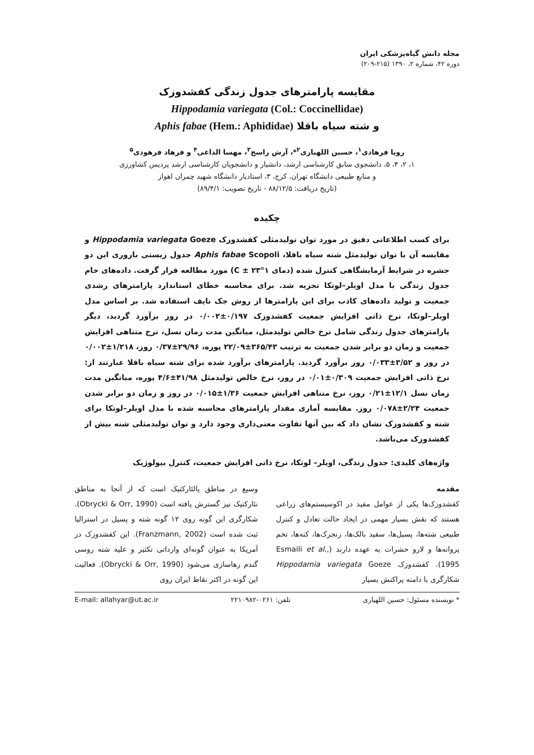مجله دانش گیاه‌پزشکی ایران
دوره ۴۲، شماره ۲، ۱۳۹۰ (۲۱۵-۲۰۹)
مقایسه پارامترهای جدول زندگی کفشدوزک
Hippodamia variegata (Col.: Coccinellidae)
و شته سیاه باقلا Aphis fabae (Hem.: Aphididae)
رویا فرهادی<sup>۱</sup>، حسین اللهیاری<sup>۲</sup>*، آرش راسخ<sup>۳</sup>، مهسا الداغی<sup>۴</sup> و فرهاد فرهودی<sup>۵</sup>
۱، ۲، ۴، ۵، دانشجوی سابق کارشناسی ارشد، دانشیار و دانشجویان کارشناسی ارشد پردیس کشاورزی
و منابع طبیعی دانشگاه تهران، کرج، ۳، استادیار دانشگاه شهید چمران اهواز
(تاریخ دریافت: ۸۸/۱۲/۵ - تاریخ تصویب: ۸۹/۴/۱)
چکیده
برای کسب اطلاعاتی دقیق در مورد توان تولیدمثلی کفشدوزک Hippodamia variegata Goeze و مقایسه آن با توان تولیدمثل شته سیاه باقلا، Aphis fabae Scopoli جدول زیستی باروری این دو حشره در شرایط آزمایشگاهی کنترل شده (دمای ۱°C ± ۲۳) مورد مطالعه قرار گرفت. داده‌های خام جدول زندگی با مدل اویلر–لوتکا تجزیه شد. برای محاسبه خطای استاندارد پارامترهای رشدی جمعیت و تولید داده‌های کاذب برای این پارامترها از روش جک نایف استفاده شد. بر اساس مدل اویلر–لوتکا، نرخ ذاتی افزایش جمعیت کفشدوزک ۰/۱۹۷±۰/۰۰۲ در روز برآورد گردید، دیگر پارامترهای جدول زندگی شامل نرخ خالص تولیدمثل، میانگین مدت زمان نسل، نرخ متناهی افزایش جمعیت و زمان دو برابر شدن جمعیت به ترتیب ۳۶۵/۴۳±۲۲/۰۹ پوره، ۲۹/۹۶±۰/۳۷ روز، ۱/۲۱۸±۰/۰۰۲ در روز و ۳/۵۲±۰/۰۳۳ روز برآورد گردید. پارامترهای برآورد شده برای شته سیاه باقلا عبارتند از: نرخ ذاتی افزایش جمعیت ۰/۳۰۹±۰/۰۱ در روز، نرخ خالص تولیدمثل ۴۱/۹۸±۴/۶ پوره، میانگین مدت زمان نسل ۱۲/۱±۰/۲۱ روز، نرخ متناهی افزایش جمعیت ۱/۳۶±۰/۰۱۵ در روز و زمان دو برابر شدن جمعیت ۲/۲۴±۰/۰۷۸ روز. مقایسه آماری مقدار پارامترهای محاسبه شده با مدل اویلر–لوتکا برای شته و کفشدوزک نشان داد که بین آنها تفاوت معنی‌داری وجود دارد و توان تولیدمثلی شته بیش از کفشدوزک می‌باشد.
واژه‌های کلیدی: جدول زندگی، اویلر– لوتکا، نرخ ذاتی افزایش جمعیت، کنترل بیولوژیک
مقدمه
کفشدوزک‌ها یکی از عوامل مفید در اکوسیستم‌های زراعی هستند که نقش بسیار مهمی در ایجاد حالت تعادل و کنترل طبیعی شته‌ها، پسیل‌ها، سفید بالک‌ها، زنجرک‌ها، کنه‌ها، تخم پروانه‌ها و لارو حشرات به عهده دارند (Esmaili et al., 1995). کفشدوزک Hippodamia variegata Goeze شکارگری با دامنه پراکنش بسیار
وسیع در مناطق پالئارکتیک است که از آنجا به مناطق نئارکتیک نیز گسترش یافته است (Obrycki & Orr, 1990). شکارگری این گونه روی ۱۲ گونه شته و پسیل در استرالیا ثبت شده است (Franzmann, 2002). این کفشدوزک در آمریکا به عنوان گونه‌ای وارداتی تکثیر و علیه شته روسی گندم رهاسازی می‌شود (Obrycki & Orr, 1990). فعالیت این گونه در اکثر نقاط ایران روی
* نویسنده مسئول: حسین اللهیاری تلفن: ۰۲۶۱-۲۲۱۰۹۸۲ E-mail: allahyar@ut.ac.ir